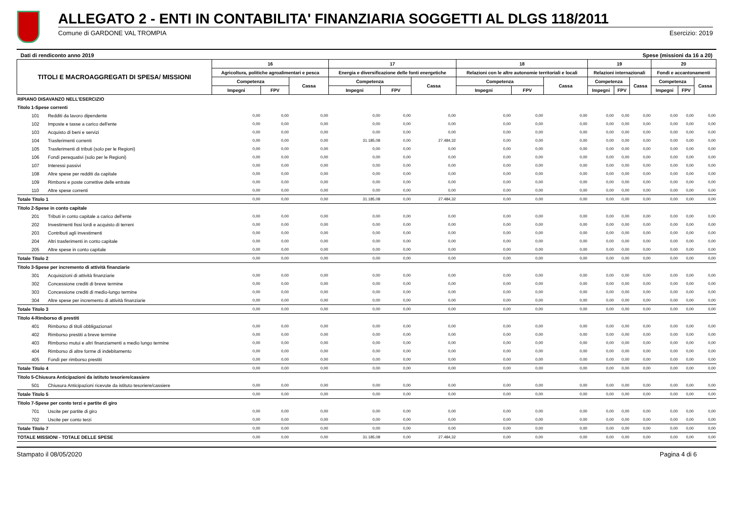ALLEGATO 2 - ENTI IN CONTABILITA' FINANZIARIA SOGGETTI AL DLGS 118/2011
Comune di GARDONE VAL TROMPIA Esercizio: 2019
Dati di rendiconto anno 2019 Spese (missioni da 16 a 20)
| TITOLI E MACROAGGREGATI DI SPESA/ MISSIONI | | 16 | | | 17 | | | 18 | | | 19 | | | 20 | | |
| --- | --- | --- | --- | --- | --- | --- | --- | --- | --- | --- | --- | --- | --- | --- | --- | --- |
| | | Agricoltura, politiche agroalimentari e pesca | | | Energia e diversificazione delle fonti energetiche | | | Relazioni con le altre autonomie territoriali e locali | | | Relazioni internazionali | | | Fondi e accantonamenti | | |
| | | Competenza | | Cassa | Competenza | | Cassa | Competenza | | Cassa | Competenza | | Cassa | Competenza | | Cassa |
| | | Impegni | FPV | | Impegni | FPV | | Impegni | FPV | | Impegni | FPV | | Impegni | FPV | |
| RIPIANO DISAVANZO NELL'ESERCIZIO | | | | | | | | | | | | | | | | |
| Titolo 1-Spese correnti | | | | | | | | | | | | | | | | |
| 101 | Redditi da lavoro dipendente | 0,00 | 0,00 | 0,00 | 0,00 | 0,00 | 0,00 | 0,00 | 0,00 | 0,00 | 0,00 | 0,00 | 0,00 | 0,00 | 0,00 | 0,00 |
| 102 | Imposte e tasse a carico dell'ente | 0,00 | 0,00 | 0,00 | 0,00 | 0,00 | 0,00 | 0,00 | 0,00 | 0,00 | 0,00 | 0,00 | 0,00 | 0,00 | 0,00 | 0,00 |
| 103 | Acquisto di beni e servizi | 0,00 | 0,00 | 0,00 | 0,00 | 0,00 | 0,00 | 0,00 | 0,00 | 0,00 | 0,00 | 0,00 | 0,00 | 0,00 | 0,00 | 0,00 |
| 104 | Trasferimenti correnti | 0,00 | 0,00 | 0,00 | 31.185,08 | 0,00 | 27.484,32 | 0,00 | 0,00 | 0,00 | 0,00 | 0,00 | 0,00 | 0,00 | 0,00 | 0,00 |
| 105 | Trasferimenti di tributi (solo per le Regioni) | 0,00 | 0,00 | 0,00 | 0,00 | 0,00 | 0,00 | 0,00 | 0,00 | 0,00 | 0,00 | 0,00 | 0,00 | 0,00 | 0,00 | 0,00 |
| 106 | Fondi perequativi (solo per le Regioni) | 0,00 | 0,00 | 0,00 | 0,00 | 0,00 | 0,00 | 0,00 | 0,00 | 0,00 | 0,00 | 0,00 | 0,00 | 0,00 | 0,00 | 0,00 |
| 107 | Interessi passivi | 0,00 | 0,00 | 0,00 | 0,00 | 0,00 | 0,00 | 0,00 | 0,00 | 0,00 | 0,00 | 0,00 | 0,00 | 0,00 | 0,00 | 0,00 |
| 108 | Altre spese per redditi da capitale | 0,00 | 0,00 | 0,00 | 0,00 | 0,00 | 0,00 | 0,00 | 0,00 | 0,00 | 0,00 | 0,00 | 0,00 | 0,00 | 0,00 | 0,00 |
| 109 | Rimborsi e poste correttive delle entrate | 0,00 | 0,00 | 0,00 | 0,00 | 0,00 | 0,00 | 0,00 | 0,00 | 0,00 | 0,00 | 0,00 | 0,00 | 0,00 | 0,00 | 0,00 |
| 110 | Altre spese correnti | 0,00 | 0,00 | 0,00 | 0,00 | 0,00 | 0,00 | 0,00 | 0,00 | 0,00 | 0,00 | 0,00 | 0,00 | 0,00 | 0,00 | 0,00 |
| Totale Titolo 1 | | 0,00 | 0,00 | 0,00 | 31.185,08 | 0,00 | 27.484,32 | 0,00 | 0,00 | 0,00 | 0,00 | 0,00 | 0,00 | 0,00 | 0,00 | 0,00 |
| Titolo 2-Spese in conto capitale | | | | | | | | | | | | | | | | |
| 201 | Tributi in conto capitale a carico dell'ente | 0,00 | 0,00 | 0,00 | 0,00 | 0,00 | 0,00 | 0,00 | 0,00 | 0,00 | 0,00 | 0,00 | 0,00 | 0,00 | 0,00 | 0,00 |
| 202 | Investimenti fissi lordi e acquisto di terreni | 0,00 | 0,00 | 0,00 | 0,00 | 0,00 | 0,00 | 0,00 | 0,00 | 0,00 | 0,00 | 0,00 | 0,00 | 0,00 | 0,00 | 0,00 |
| 203 | Contributi agli investimenti | 0,00 | 0,00 | 0,00 | 0,00 | 0,00 | 0,00 | 0,00 | 0,00 | 0,00 | 0,00 | 0,00 | 0,00 | 0,00 | 0,00 | 0,00 |
| 204 | Altri trasferimenti in conto capitale | 0,00 | 0,00 | 0,00 | 0,00 | 0,00 | 0,00 | 0,00 | 0,00 | 0,00 | 0,00 | 0,00 | 0,00 | 0,00 | 0,00 | 0,00 |
| 205 | Altre spese in conto capitale | 0,00 | 0,00 | 0,00 | 0,00 | 0,00 | 0,00 | 0,00 | 0,00 | 0,00 | 0,00 | 0,00 | 0,00 | 0,00 | 0,00 | 0,00 |
| Totale Titolo 2 | | 0,00 | 0,00 | 0,00 | 0,00 | 0,00 | 0,00 | 0,00 | 0,00 | 0,00 | 0,00 | 0,00 | 0,00 | 0,00 | 0,00 | 0,00 |
| Titolo 3-Spese per incremento di attività finanziarie | | | | | | | | | | | | | | | | |
| 301 | Acquisizioni di attività finanziarie | 0,00 | 0,00 | 0,00 | 0,00 | 0,00 | 0,00 | 0,00 | 0,00 | 0,00 | 0,00 | 0,00 | 0,00 | 0,00 | 0,00 | 0,00 |
| 302 | Concessione crediti di breve termine | 0,00 | 0,00 | 0,00 | 0,00 | 0,00 | 0,00 | 0,00 | 0,00 | 0,00 | 0,00 | 0,00 | 0,00 | 0,00 | 0,00 | 0,00 |
| 303 | Concessione crediti di medio-lungo termine | 0,00 | 0,00 | 0,00 | 0,00 | 0,00 | 0,00 | 0,00 | 0,00 | 0,00 | 0,00 | 0,00 | 0,00 | 0,00 | 0,00 | 0,00 |
| 304 | Altre spese per incremento di attività finanziarie | 0,00 | 0,00 | 0,00 | 0,00 | 0,00 | 0,00 | 0,00 | 0,00 | 0,00 | 0,00 | 0,00 | 0,00 | 0,00 | 0,00 | 0,00 |
| Totale Titolo 3 | | 0,00 | 0,00 | 0,00 | 0,00 | 0,00 | 0,00 | 0,00 | 0,00 | 0,00 | 0,00 | 0,00 | 0,00 | 0,00 | 0,00 | 0,00 |
| Titolo 4-Rimborso di prestiti | | | | | | | | | | | | | | | | |
| 401 | Rimborso di titoli obbligazionari | 0,00 | 0,00 | 0,00 | 0,00 | 0,00 | 0,00 | 0,00 | 0,00 | 0,00 | 0,00 | 0,00 | 0,00 | 0,00 | 0,00 | 0,00 |
| 402 | Rimborso prestiti a breve termine | 0,00 | 0,00 | 0,00 | 0,00 | 0,00 | 0,00 | 0,00 | 0,00 | 0,00 | 0,00 | 0,00 | 0,00 | 0,00 | 0,00 | 0,00 |
| 403 | Rimborso mutui e altri finanziamenti a medio lungo termine | 0,00 | 0,00 | 0,00 | 0,00 | 0,00 | 0,00 | 0,00 | 0,00 | 0,00 | 0,00 | 0,00 | 0,00 | 0,00 | 0,00 | 0,00 |
| 404 | Rimborso di altre forme di indebitamento | 0,00 | 0,00 | 0,00 | 0,00 | 0,00 | 0,00 | 0,00 | 0,00 | 0,00 | 0,00 | 0,00 | 0,00 | 0,00 | 0,00 | 0,00 |
| 405 | Fondi per rimborso prestiti | 0,00 | 0,00 | 0,00 | 0,00 | 0,00 | 0,00 | 0,00 | 0,00 | 0,00 | 0,00 | 0,00 | 0,00 | 0,00 | 0,00 | 0,00 |
| Totale Titolo 4 | | 0,00 | 0,00 | 0,00 | 0,00 | 0,00 | 0,00 | 0,00 | 0,00 | 0,00 | 0,00 | 0,00 | 0,00 | 0,00 | 0,00 | 0,00 |
| Titolo 5-Chiusura Anticipazioni da istituto tesoriere/cassiere | | | | | | | | | | | | | | | | |
| 501 | Chiusura Anticipazioni ricevute da istituto tesoriere/cassiere | 0,00 | 0,00 | 0,00 | 0,00 | 0,00 | 0,00 | 0,00 | 0,00 | 0,00 | 0,00 | 0,00 | 0,00 | 0,00 | 0,00 | 0,00 |
| Totale Titolo 5 | | 0,00 | 0,00 | 0,00 | 0,00 | 0,00 | 0,00 | 0,00 | 0,00 | 0,00 | 0,00 | 0,00 | 0,00 | 0,00 | 0,00 | 0,00 |
| Titolo 7-Spese per conto terzi e partite di giro | | | | | | | | | | | | | | | | |
| 701 | Uscite per partite di giro | 0,00 | 0,00 | 0,00 | 0,00 | 0,00 | 0,00 | 0,00 | 0,00 | 0,00 | 0,00 | 0,00 | 0,00 | 0,00 | 0,00 | 0,00 |
| 702 | Uscite per conto terzi | 0,00 | 0,00 | 0,00 | 0,00 | 0,00 | 0,00 | 0,00 | 0,00 | 0,00 | 0,00 | 0,00 | 0,00 | 0,00 | 0,00 | 0,00 |
| Totale Titolo 7 | | 0,00 | 0,00 | 0,00 | 0,00 | 0,00 | 0,00 | 0,00 | 0,00 | 0,00 | 0,00 | 0,00 | 0,00 | 0,00 | 0,00 | 0,00 |
| TOTALE MISSIONI - TOTALE DELLE SPESE | | 0,00 | 0,00 | 0,00 | 31.185,08 | 0,00 | 27.484,32 | 0,00 | 0,00 | 0,00 | 0,00 | 0,00 | 0,00 | 0,00 | 0,00 | 0,00 |
Stampato il 08/05/2020 Pagina 4 di 6